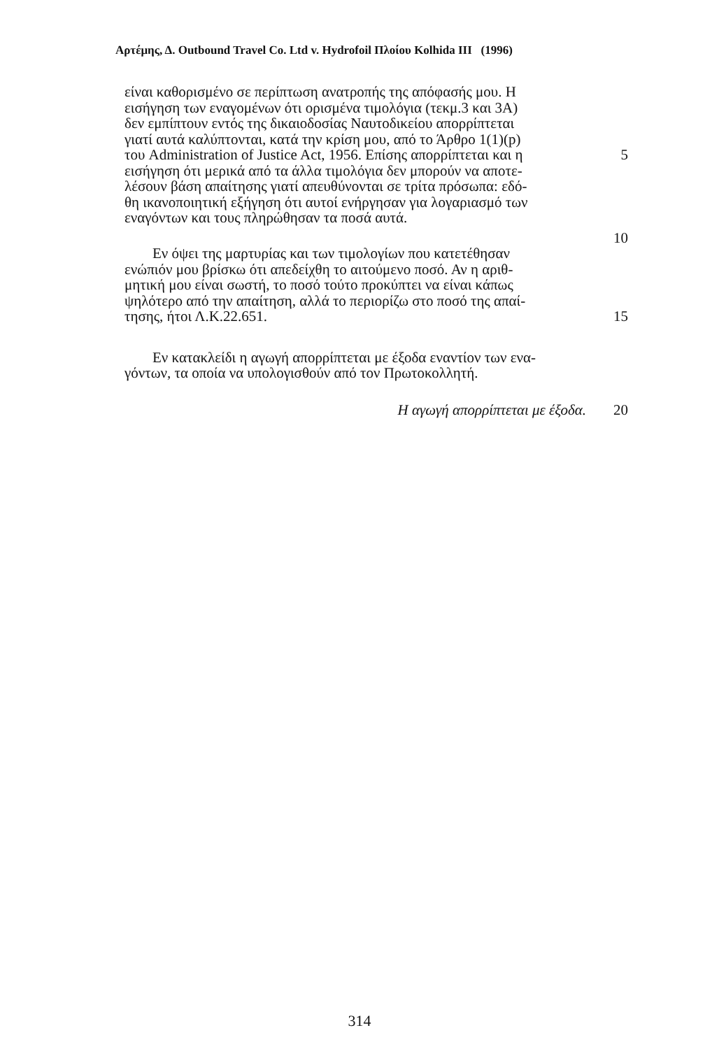Αρτέμης, Δ. Outbound Travel Co. Ltd v. Hydrofoil Πλοίου Kolhida III (1996)
είναι καθορισμένο σε περίπτωση ανατροπής της απόφασής μου. Η
εισήγηση των εναγομένων ότι ορισμένα τιμολόγια (τεκμ.3 και 3Α)
δεν εμπίπτουν εντός της δικαιοδοσίας Ναυτοδικείου απορρίπτεται
γιατί αυτά καλύπτονται, κατά την κρίση μου, από το Άρθρο 1(1)(p)
του Administration of Justice Act, 1956. Επίσης απορρίπτεται και η 5
εισήγηση ότι μερικά από τα άλλα τιμολόγια δεν μπορούν να αποτε-
λέσουν βάση απαίτησης γιατί απευθύνονται σε τρίτα πρόσωπα: εδό-
θη ικανοποιητική εξήγηση ότι αυτοί ενήργησαν για λογαριασμό των
εναγόντων και τους πληρώθησαν τα ποσά αυτά.
10
Εν όψει της μαρτυρίας και των τιμολογίων που κατετέθησαν
ενώπιόν μου βρίσκω ότι απεδείχθη το αιτούμενο ποσό. Αν η αριθ-
μητική μου είναι σωστή, το ποσό τούτο προκύπτει να είναι κάπως
ψηλότερο από την απαίτηση, αλλά το περιορίζω στο ποσό της απαί-
τησης, ήτοι Λ.Κ.22.651. 15
Εν κατακλείδι η αγωγή απορρίπτεται με έξοδα εναντίον των ενα-
γόντων, τα οποία να υπολογισθούν από τον Πρωτοκολλητή.
Η αγωγή απορρίπτεται με έξοδα. 20
314